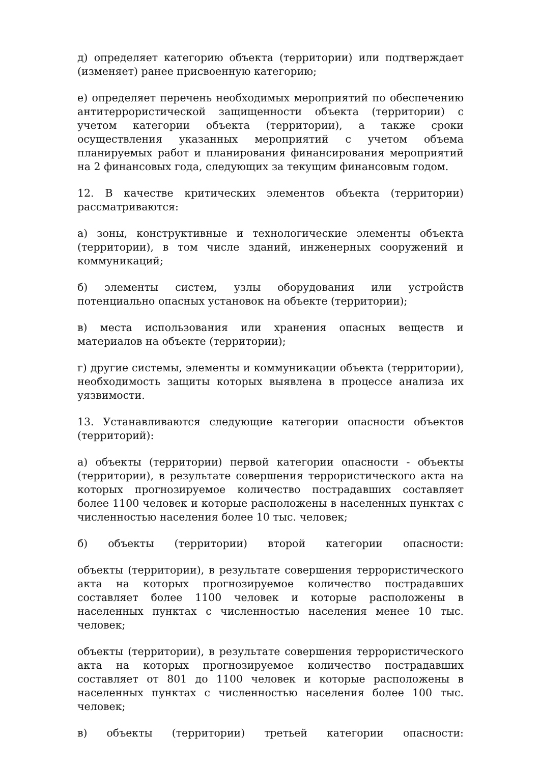д) определяет категорию объекта (территории) или подтверждает (изменяет) ранее присвоенную категорию;
е) определяет перечень необходимых мероприятий по обеспечению антитеррористической защищенности объекта (территории) с учетом категории объекта (территории), а также сроки осуществления указанных мероприятий с учетом объема планируемых работ и планирования финансирования мероприятий на 2 финансовых года, следующих за текущим финансовым годом.
12. В качестве критических элементов объекта (территории) рассматриваются:
а) зоны, конструктивные и технологические элементы объекта (территории), в том числе зданий, инженерных сооружений и коммуникаций;
б) элементы систем, узлы оборудования или устройств потенциально опасных установок на объекте (территории);
в) места использования или хранения опасных веществ и материалов на объекте (территории);
г) другие системы, элементы и коммуникации объекта (территории), необходимость защиты которых выявлена в процессе анализа их уязвимости.
13. Устанавливаются следующие категории опасности объектов (территорий):
а) объекты (территории) первой категории опасности - объекты (территории), в результате совершения террористического акта на которых прогнозируемое количество пострадавших составляет более 1100 человек и которые расположены в населенных пунктах с численностью населения более 10 тыс. человек;
б) объекты (территории) второй категории опасности:
объекты (территории), в результате совершения террористического акта на которых прогнозируемое количество пострадавших составляет более 1100 человек и которые расположены в населенных пунктах с численностью населения менее 10 тыс. человек;
объекты (территории), в результате совершения террористического акта на которых прогнозируемое количество пострадавших составляет от 801 до 1100 человек и которые расположены в населенных пунктах с численностью населения более 100 тыс. человек;
в) объекты (территории) третьей категории опасности: